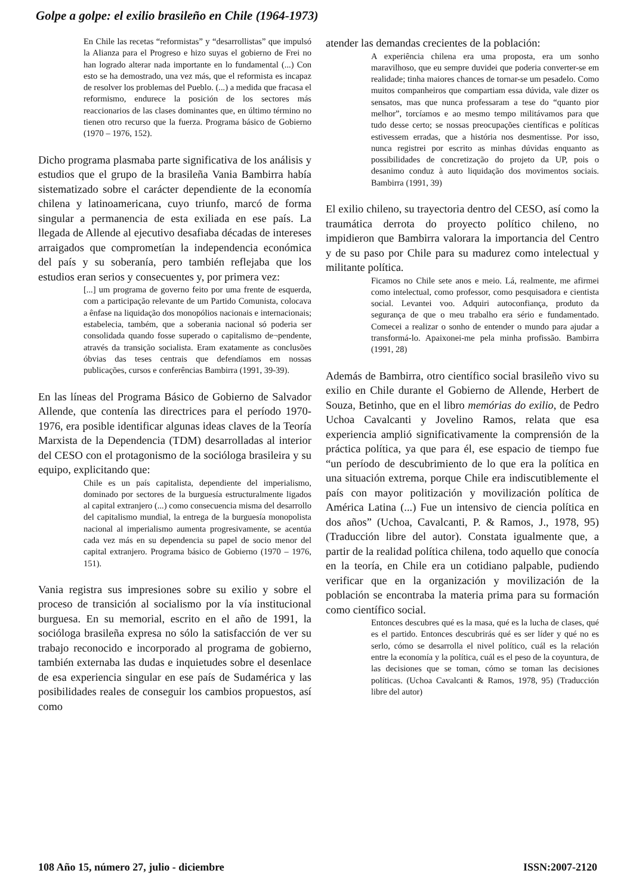Golpe a golpe: el exilio brasileño en Chile (1964-1973)
En Chile las recetas “reformistas” y “desarrollistas” que impulsó la Alianza para el Progreso e hizo suyas el gobierno de Frei no han logrado alterar nada importante en lo fundamental (...) Con esto se ha demostrado, una vez más, que el reformista es incapaz de resolver los problemas del Pueblo. (...) a medida que fracasa el reformismo, endurece la posición de los sectores más reaccionarios de las clases dominantes que, en último término no tienen otro recurso que la fuerza. Programa básico de Gobierno (1970 – 1976, 152).
Dicho programa plasmaba parte significativa de los análisis y estudios que el grupo de la brasileña Vania Bambirra había sistematizado sobre el carácter dependiente de la economía chilena y latinoamericana, cuyo triunfo, marcó de forma singular a permanencia de esta exiliada en ese país. La llegada de Allende al ejecutivo desafiaba décadas de intereses arraigados que comprometían la independencia económica del país y su soberanía, pero también reflejaba que los estudios eran serios y consecuentes y, por primera vez:
[...] um programa de governo feito por uma frente de esquerda, com a participação relevante de um Partido Comunista, colocava a ênfase na liquidação dos monopólios nacionais e internacionais; estabelecia, também, que a soberania nacional só poderia ser consolidada quando fosse superado o capitalismo de¬pendente, através da transição socialista. Eram exatamente as conclusões óbvias das teses centrais que defendíamos em nossas publicações, cursos e conferências Bambirra (1991, 39-39).
En las líneas del Programa Básico de Gobierno de Salvador Allende, que contenía las directrices para el período 1970-1976, era posible identificar algunas ideas claves de la Teoría Marxista de la Dependencia (TDM) desarrolladas al interior del CESO con el protagonismo de la socióloga brasileira y su equipo, explicitando que:
Chile es un país capitalista, dependiente del imperialismo, dominado por sectores de la burguesía estructuralmente ligados al capital extranjero (...) como consecuencia misma del desarrollo del capitalismo mundial, la entrega de la burguesía monopolista nacional al imperialismo aumenta progresivamente, se acentúa cada vez más en su dependencia su papel de socio menor del capital extranjero. Programa básico de Gobierno (1970 – 1976, 151).
Vania registra sus impresiones sobre su exilio y sobre el proceso de transición al socialismo por la vía institucional burguesa. En su memorial, escrito en el año de 1991, la socióloga brasileña expresa no sólo la satisfacción de ver su trabajo reconocido e incorporado al programa de gobierno, también externaba las dudas e inquietudes sobre el desenlace de esa experiencia singular en ese país de Sudamérica y las posibilidades reales de conseguir los cambios propuestos, así como
atender las demandas crecientes de la población:
A experiência chilena era uma proposta, era um sonho maravilhoso, que eu sempre duvidei que poderia converter-se em realidade; tinha maiores chances de tornar-se um pesadelo. Como muitos companheiros que compartiam essa dúvida, vale dizer os sensatos, mas que nunca professaram a tese do “quanto pior melhor”, torcíamos e ao mesmo tempo militávamos para que tudo desse certo; se nossas preocupações científicas e políticas estivessem erradas, que a história nos desmentisse. Por isso, nunca registrei por escrito as minhas dúvidas enquanto as possibilidades de concretização do projeto da UP, pois o desanimo conduz à auto liquidação dos movimentos sociais. Bambirra (1991, 39)
El exilio chileno, su trayectoria dentro del CESO, así como la traumática derrota do proyecto político chileno, no impidieron que Bambirra valorara la importancia del Centro y de su paso por Chile para su madurez como intelectual y militante política.
Ficamos no Chile sete anos e meio. Lá, realmente, me afirmei como intelectual, como professor, como pesquisadora e cientista social. Levantei voo. Adquiri autoconfiança, produto da segurança de que o meu trabalho era sério e fundamentado. Comecei a realizar o sonho de entender o mundo para ajudar a transformá-lo. Apaixonei-me pela minha profissão. Bambirra (1991, 28)
Además de Bambirra, otro científico social brasileño vivo su exilio en Chile durante el Gobierno de Allende, Herbert de Souza, Betinho, que en el libro memórias do exilio, de Pedro Uchoa Cavalcanti y Jovelino Ramos, relata que esa experiencia amplió significativamente la comprensión de la práctica política, ya que para él, ese espacio de tiempo fue “un período de descubrimiento de lo que era la política en una situación extrema, porque Chile era indiscutiblemente el país con mayor politización y movilización política de América Latina (...) Fue un intensivo de ciencia política en dos años” (Uchoa, Cavalcanti, P. & Ramos, J., 1978, 95) (Traducción libre del autor). Constata igualmente que, a partir de la realidad política chilena, todo aquello que conocía en la teoría, en Chile era un cotidiano palpable, pudiendo verificar que en la organización y movilización de la población se encontraba la materia prima para su formación como científico social.
Entonces descubres qué es la masa, qué es la lucha de clases, qué es el partido. Entonces descubrirás qué es ser líder y qué no es serlo, cómo se desarrolla el nivel político, cuál es la relación entre la economía y la política, cuál es el peso de la coyuntura, de las decisiones que se toman, cómo se toman las decisiones políticas. (Uchoa Cavalcanti & Ramos, 1978, 95) (Traducción libre del autor)
108 Año 15, número 27, julio - diciembre ISSN:2007-2120